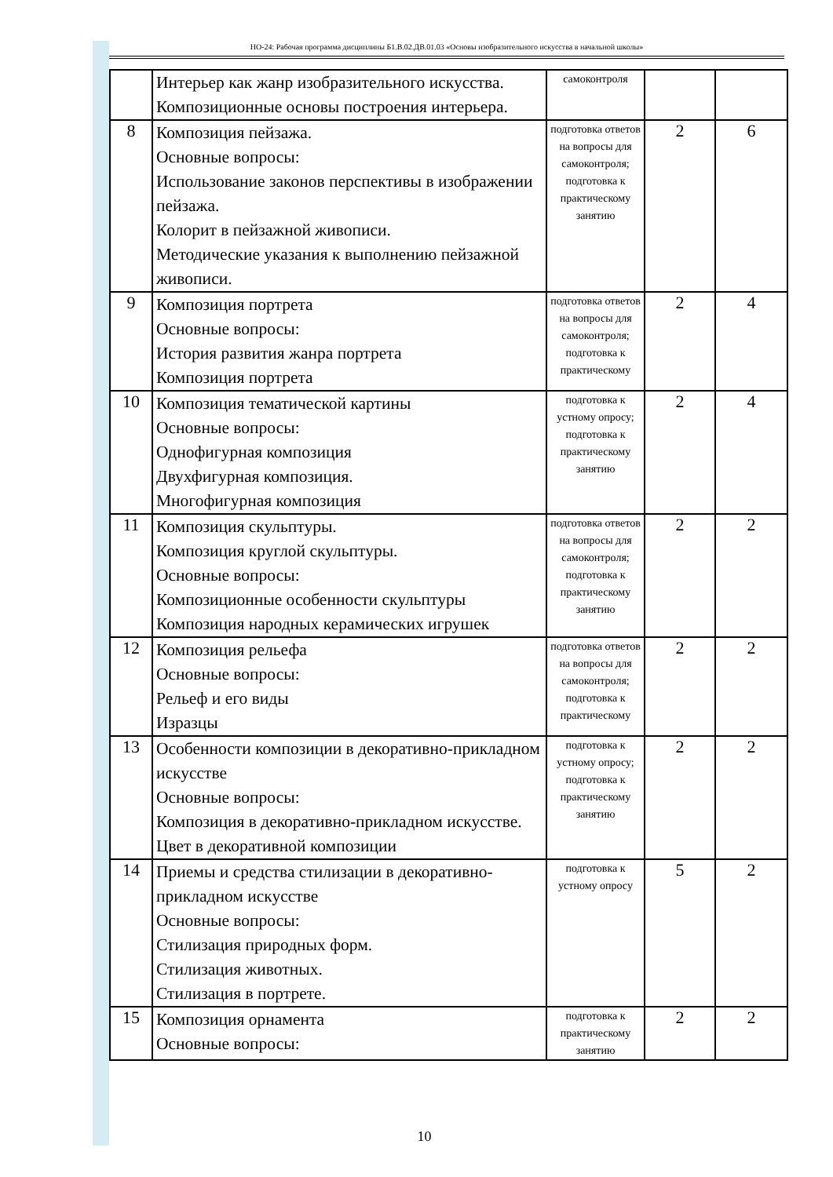НО-24: Рабочая программа дисциплины Б1.В.02.ДВ.01.03 «Основы изобразительного искусства в начальной школы»
| | Интерьер как жанр изобразительного искусства. Композиционные основы построения интерьера. | самоконтроля | | |
| 8 | Композиция пейзажа. Основные вопросы: Использование законов перспективы в изображении пейзажа. Колорит в пейзажной живописи. Методические указания к выполнению пейзажной живописи. | подготовка ответов на вопросы для самоконтроля; подготовка к практическому занятию | 2 | 6 |
| 9 | Композиция портрета Основные вопросы: История развития жанра портрета Композиция портрета | подготовка ответов на вопросы для самоконтроля; подготовка к практическому | 2 | 4 |
| 10 | Композиция тематической картины Основные вопросы: Однофигурная композиция Двухфигурная композиция. Многофигурная композиция | подготовка к устному опросу; подготовка к практическому занятию | 2 | 4 |
| 11 | Композиция скульптуры. Композиция круглой скульптуры. Основные вопросы: Композиционные особенности скульптуры Композиция народных керамических игрушек | подготовка ответов на вопросы для самоконтроля; подготовка к практическому занятию | 2 | 2 |
| 12 | Композиция рельефа Основные вопросы: Рельеф и его виды Изразцы | подготовка ответов на вопросы для самоконтроля; подготовка к практическому | 2 | 2 |
| 13 | Особенности композиции в декоративно-прикладном искусстве Основные вопросы: Композиция в декоративно-прикладном искусстве. Цвет в декоративной композиции | подготовка к устному опросу; подготовка к практическому занятию | 2 | 2 |
| 14 | Приемы и средства стилизации в декоративно-прикладном искусстве Основные вопросы: Стилизация природных форм. Стилизация животных. Стилизация в портрете. | подготовка к устному опросу | 5 | 2 |
| 15 | Композиция орнамента Основные вопросы: | подготовка к практическому занятию | 2 | 2 |
10